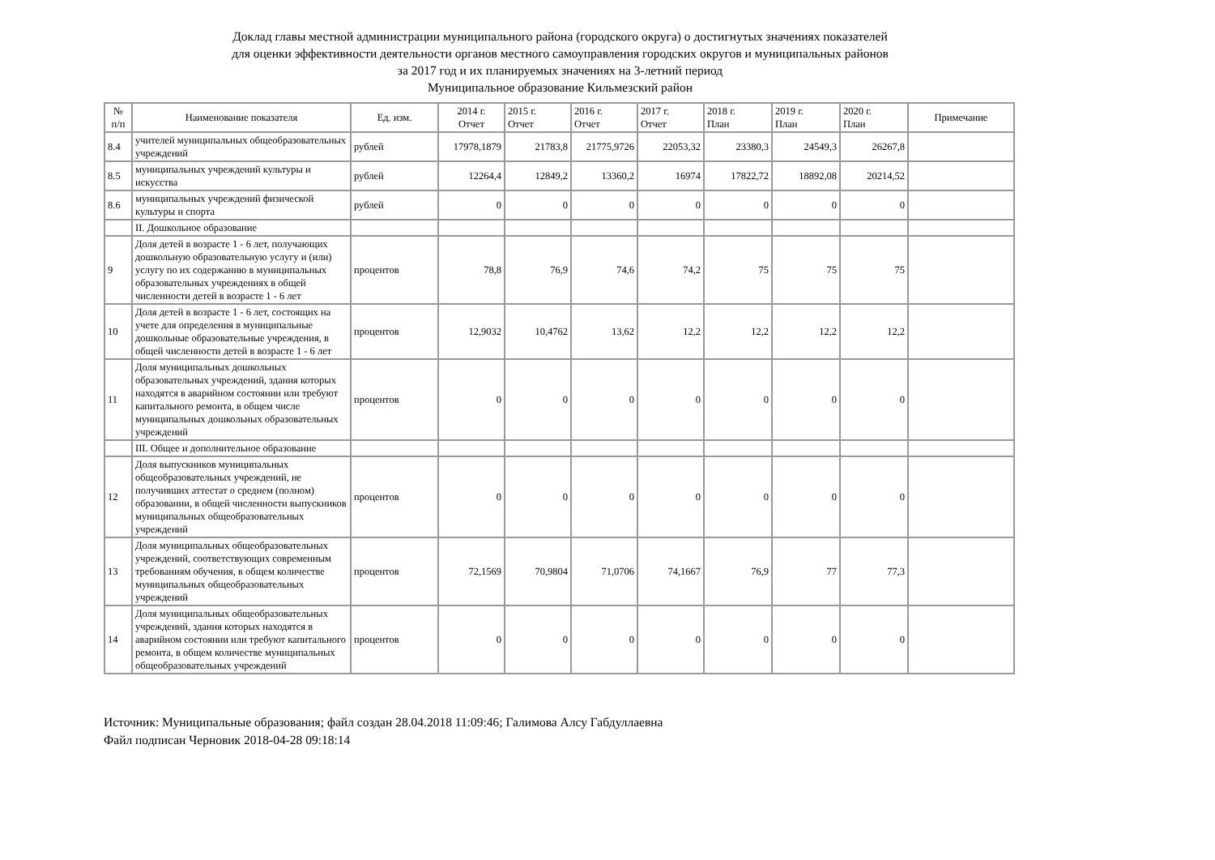Доклад главы местной администрации муниципального района (городского округа) о достигнутых значениях показателей
для оценки эффективности деятельности органов местного самоуправления городских округов и муниципальных районов
за 2017 год и их планируемых значениях на 3-летний период
Муниципальное образование Кильмезский район
| № п/п | Наименование показателя | Ед. изм. | 2014 г. Отчет | 2015 г. Отчет | 2016 г. Отчет | 2017 г. Отчет | 2018 г. План | 2019 г. План | 2020 г. План | Примечание |
| --- | --- | --- | --- | --- | --- | --- | --- | --- | --- | --- |
| 8.4 | учителей муниципальных общеобразовательных учреждений | рублей | 17978,1879 | 21783,8 | 21775,9726 | 22053,32 | 23380,3 | 24549,3 | 26267,8 | |
| 8.5 | муниципальных учреждений культуры и искусства | рублей | 12264,4 | 12849,2 | 13360,2 | 16974 | 17822,72 | 18892,08 | 20214,52 | |
| 8.6 | муниципальных учреждений физической культуры и спорта | рублей | 0 | 0 | 0 | 0 | 0 | 0 | 0 | |
| | II. Дошкольное образование | | | | | | | | | |
| 9 | Доля детей в возрасте 1 - 6 лет, получающих дошкольную образовательную услугу и (или) услугу по их содержанию в муниципальных образовательных учреждениях в общей численности детей в возрасте 1 - 6 лет | процентов | 78,8 | 76,9 | 74,6 | 74,2 | 75 | 75 | 75 | |
| 10 | Доля детей в возрасте 1 - 6 лет, состоящих на учете для определения в муниципальные дошкольные образовательные учреждения, в общей численности детей в возрасте 1 - 6 лет | процентов | 12,9032 | 10,4762 | 13,62 | 12,2 | 12,2 | 12,2 | 12,2 | |
| 11 | Доля муниципальных дошкольных образовательных учреждений, здания которых находятся в аварийном состоянии или требуют капитального ремонта, в общем числе муниципальных дошкольных образовательных учреждений | процентов | 0 | 0 | 0 | 0 | 0 | 0 | 0 | |
| | III. Общее и дополнительное образование | | | | | | | | | |
| 12 | Доля выпускников муниципальных общеобразовательных учреждений, не получивших аттестат о среднем (полном) образовании, в общей численности выпускников муниципальных общеобразовательных учреждений | процентов | 0 | 0 | 0 | 0 | 0 | 0 | 0 | |
| 13 | Доля муниципальных общеобразовательных учреждений, соответствующих современным требованиям обучения, в общем количестве муниципальных общеобразовательных учреждений | процентов | 72,1569 | 70,9804 | 71,0706 | 74,1667 | 76,9 | 77 | 77,3 | |
| 14 | Доля муниципальных общеобразовательных учреждений, здания которых находятся в аварийном состоянии или требуют капитального ремонта, в общем количестве муниципальных общеобразовательных учреждений | процентов | 0 | 0 | 0 | 0 | 0 | 0 | 0 | |
Источник: Муниципальные образования; файл создан 28.04.2018 11:09:46; Галимова Алсу Габдуллаевна
Файл подписан Черновик 2018-04-28 09:18:14